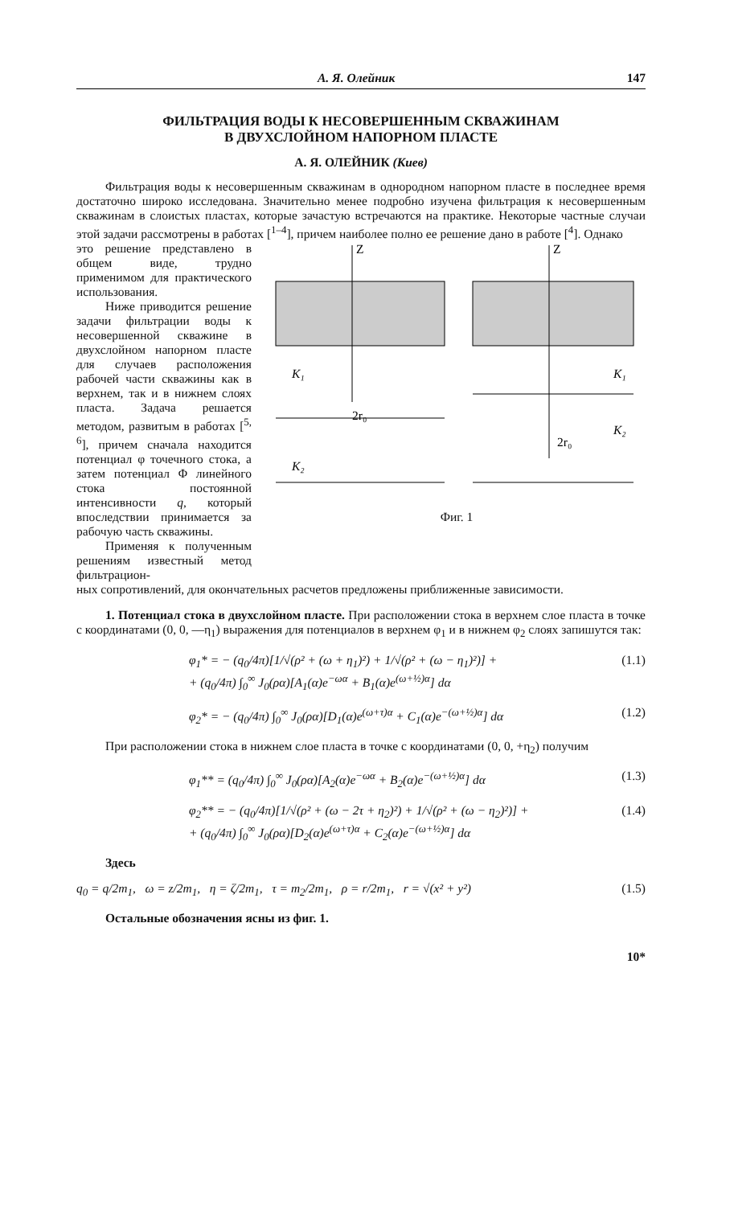А. Я. Олейник 147
ФИЛЬТРАЦИЯ ВОДЫ К НЕСОВЕРШЕННЫМ СКВАЖИНАМ
В ДВУХСЛОЙНОМ НАПОРНОМ ПЛАСТЕ
А. Я. ОЛЕЙНИК (Киев)
Фильтрация воды к несовершенным скважинам в однородном напорном пласте в последнее время достаточно широко исследована. Значительно менее подробно изучена фильтрация к несовершенным скважинам в слоистых пластах, которые зачастую встречаются на практике. Некоторые частные случаи этой задачи рассмотрены в работах [<sup>1–4</sup>], причем наиболее полно ее решение дано в работе [<sup>4</sup>]. Однако
это решение представлено в общем виде, трудно применимом для практического использования.
Ниже приводится решение задачи фильтрации воды к несовершенной скважине в двухслойном напорном пласте для случаев расположения рабочей части скважины как в верхнем, так и в нижнем слоях пласта. Задача решается методом, развитым в работах [<sup>5, 6</sup>], причем сначала находится потенциал φ точечного стока, а затем потенциал Φ линейного стока постоянной интенсивности q, который впоследствии принимается за рабочую часть скважины.
Применяя к полученным решениям известный метод фильтрацион-
Z
Z
K₁
K₂
K₁
K₂
2r₀
2r₀
Фиг. 1
ных сопротивлений, для окончательных расчетов предложены приближенные зависимости.
1. Потенциал стока в двухслойном пласте. При расположении стока в верхнем слое пласта в точке с координатами (0, 0, —η<sub>1</sub>) выражения для потенциалов в верхнем φ<sub>1</sub> и в нижнем φ<sub>2</sub> слоях запишутся так:
φ<sub>1</sub>* = − (q<sub>0</sub>/4π)[1/√(ρ² + (ω + η<sub>1</sub>)²) + 1/√(ρ² + (ω − η<sub>1</sub>)²)] +
+ (q<sub>0</sub>/4π) ∫<sub>0</sub><sup>∞</sup> J<sub>0</sub>(ρα)[A<sub>1</sub>(α)e<sup>−ωα</sup> + B<sub>1</sub>(α)e<sup>(ω+½)α</sup>] dα (1.1)
φ<sub>2</sub>* = − (q<sub>0</sub>/4π) ∫<sub>0</sub><sup>∞</sup> J<sub>0</sub>(ρα)[D<sub>1</sub>(α)e<sup>(ω+τ)α</sup> + C<sub>1</sub>(α)e<sup>−(ω+½)α</sup>] dα (1.2)
При расположении стока в нижнем слое пласта в точке с координатами (0, 0, +η<sub>2</sub>) получим
φ<sub>1</sub>** = (q<sub>0</sub>/4π) ∫<sub>0</sub><sup>∞</sup> J<sub>0</sub>(ρα)[A<sub>2</sub>(α)e<sup>−ωα</sup> + B<sub>2</sub>(α)e<sup>−(ω+½)α</sup>] dα (1.3)
φ<sub>2</sub>** = − (q<sub>0</sub>/4π)[1/√(ρ² + (ω − 2τ + η<sub>2</sub>)²) + 1/√(ρ² + (ω − η<sub>2</sub>)²)] +
+ (q<sub>0</sub>/4π) ∫<sub>0</sub><sup>∞</sup> J<sub>0</sub>(ρα)[D<sub>2</sub>(α)e<sup>(ω+τ)α</sup> + C<sub>2</sub>(α)e<sup>−(ω+½)α</sup>] dα (1.4)
Здесь
q<sub>0</sub> = q/2m<sub>1</sub>, ω = z/2m<sub>1</sub>, η = ζ/2m<sub>1</sub>, τ = m<sub>2</sub>/2m<sub>1</sub>, ρ = r/2m<sub>1</sub>, r = √(x² + y²) (1.5)
Остальные обозначения ясны из фиг. 1.
10*